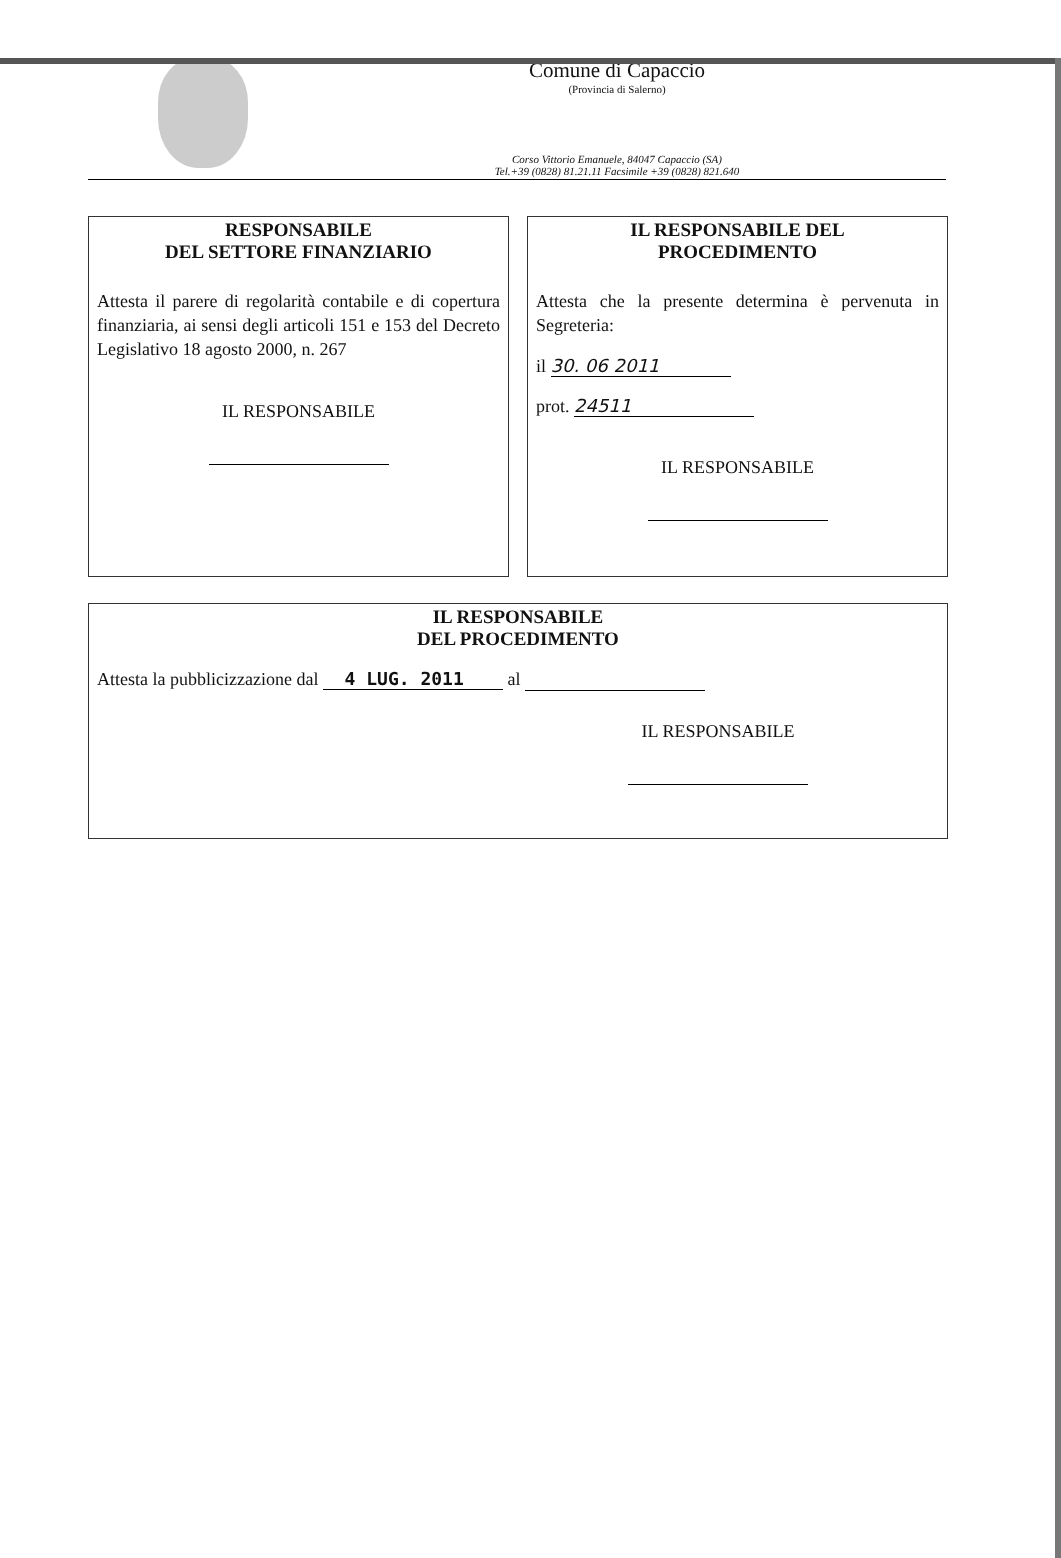Comune di Capaccio
(Provincia di Salerno)
Corso Vittorio Emanuele, 84047 Capaccio (SA)
Tel.+39 (0828) 81.21.11 Facsimile +39 (0828) 821.640
RESPONSABILE
DEL SETTORE FINANZIARIO
Attesta il parere di regolarità contabile e di copertura finanziaria, ai sensi degli articoli 151 e 153 del Decreto Legislativo 18 agosto 2000, n. 267
IL RESPONSABILE
IL RESPONSABILE DEL
PROCEDIMENTO
Attesta che la presente determina è pervenuta in Segreteria:
il 30. 06 2011
prot. 24511
IL RESPONSABILE
IL RESPONSABILE
DEL PROCEDIMENTO
Attesta la pubblicizzazione dal 4 LUG. 2011 al
IL RESPONSABILE